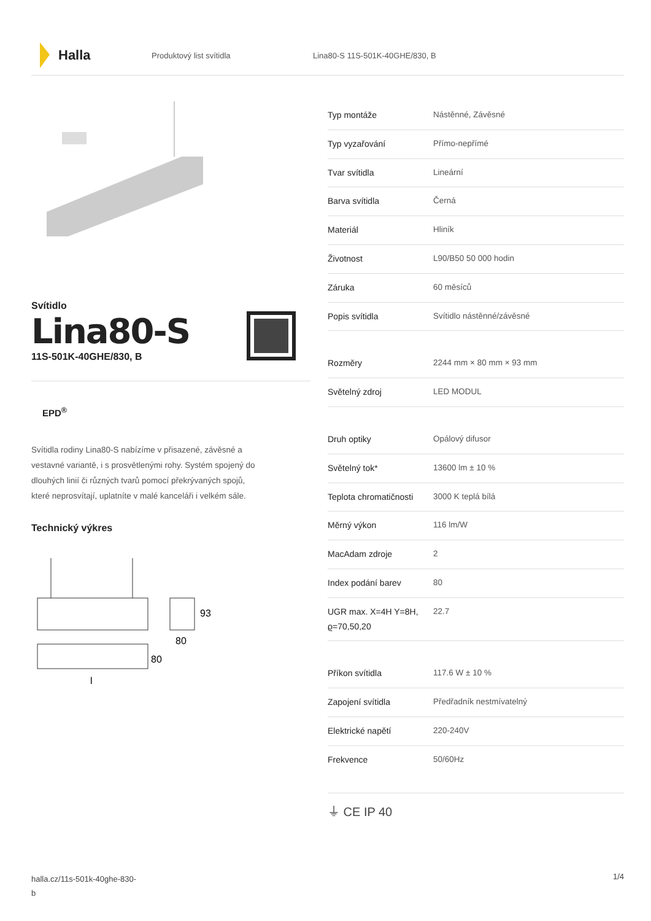Halla
Produktový list svítidla Lina80-S 11S-501K-40GHE/830, B
Svítidlo
Lina80-S
11S-501K-40GHE/830, B
EPD<sup>®</sup>
Svítidla rodiny Lina80-S nabízíme v přisazené, závěsné a vestavné variantě, i s prosvětlenými rohy. Systém spojený do dlouhých linií či různých tvarů pomocí překrývaných spojů, které neprosvítají, uplatníte v malé kanceláři i velkém sále.
Technický výkres
93
80
80
l
| Typ montáže | Nástěnné, Závěsné |
| Typ vyzařování | Přímo-nepřímé |
| Tvar svítidla | Lineární |
| Barva svítidla | Černá |
| Materiál | Hliník |
| Životnost | L90/B50 50 000 hodin |
| Záruka | 60 měsíců |
| Popis svítidla | Svítidlo nástěnné/závěsné |
| Rozměry | 2244 mm × 80 mm × 93 mm |
| Světelný zdroj | LED MODUL |
| Druh optiky | Opálový difusor |
| Světelný tok* | 13600 lm ± 10 % |
| Teplota chromatičnosti | 3000 K teplá bílá |
| Měrný výkon | 116 lm/W |
| MacAdam zdroje | 2 |
| Index podání barev | 80 |
| UGR max. X=4H Y=8H, ϱ=70,50,20 | 22.7 |
| Příkon svítidla | 117.6 W ± 10 % |
| Zapojení svítidla | Předřadník nestmívatelný |
| Elektrické napětí | 220-240V |
| Frekvence | 50/60Hz |
⏚ CE IP 40
halla.cz/11s-501k-40ghe-830-
b 1/4